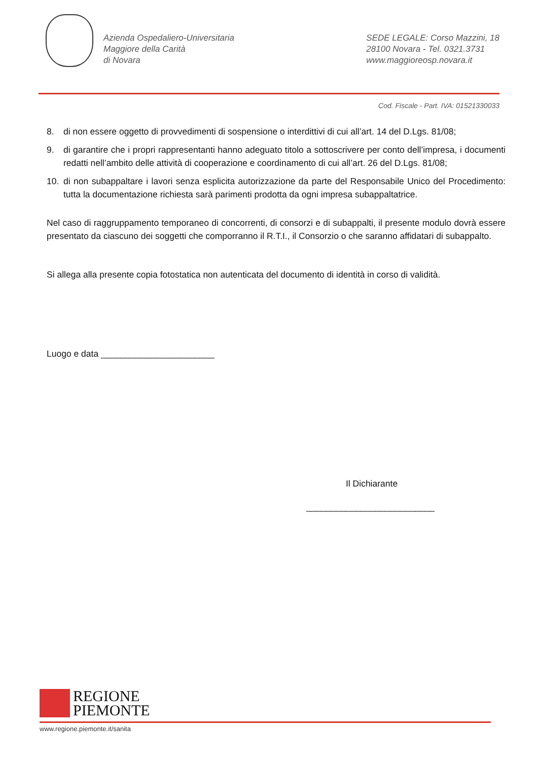Azienda Ospedaliero-Universitaria
Maggiore della Carità
di Novara
SEDE LEGALE: Corso Mazzini, 18
28100 Novara - Tel. 0321.3731
www.maggioreosp.novara.it
Cod. Fiscale - Part. IVA: 01521330033
8. di non essere oggetto di provvedimenti di sospensione o interdittivi di cui all’art. 14 del D.Lgs. 81/08;
9. di garantire che i propri rappresentanti hanno adeguato titolo a sottoscrivere per conto dell’impresa, i documenti redatti nell’ambito delle attività di cooperazione e coordinamento di cui all’art. 26 del D.Lgs. 81/08;
10. di non subappaltare i lavori senza esplicita autorizzazione da parte del Responsabile Unico del Procedimento: tutta la documentazione richiesta sarà parimenti prodotta da ogni impresa subappaltatrice.
Nel caso di raggruppamento temporaneo di concorrenti, di consorzi e di subappalti, il presente modulo dovrà essere presentato da ciascuno dei soggetti che comporranno il R.T.I., il Consorzio o che saranno affidatari di subappalto.
Si allega alla presente copia fotostatica non autenticata del documento di identità in corso di validità.
Luogo e data _______________________
Il Dichiarante
__________________________
REGIONE
PIEMONTE
www.regione.piemonte.it/sanita